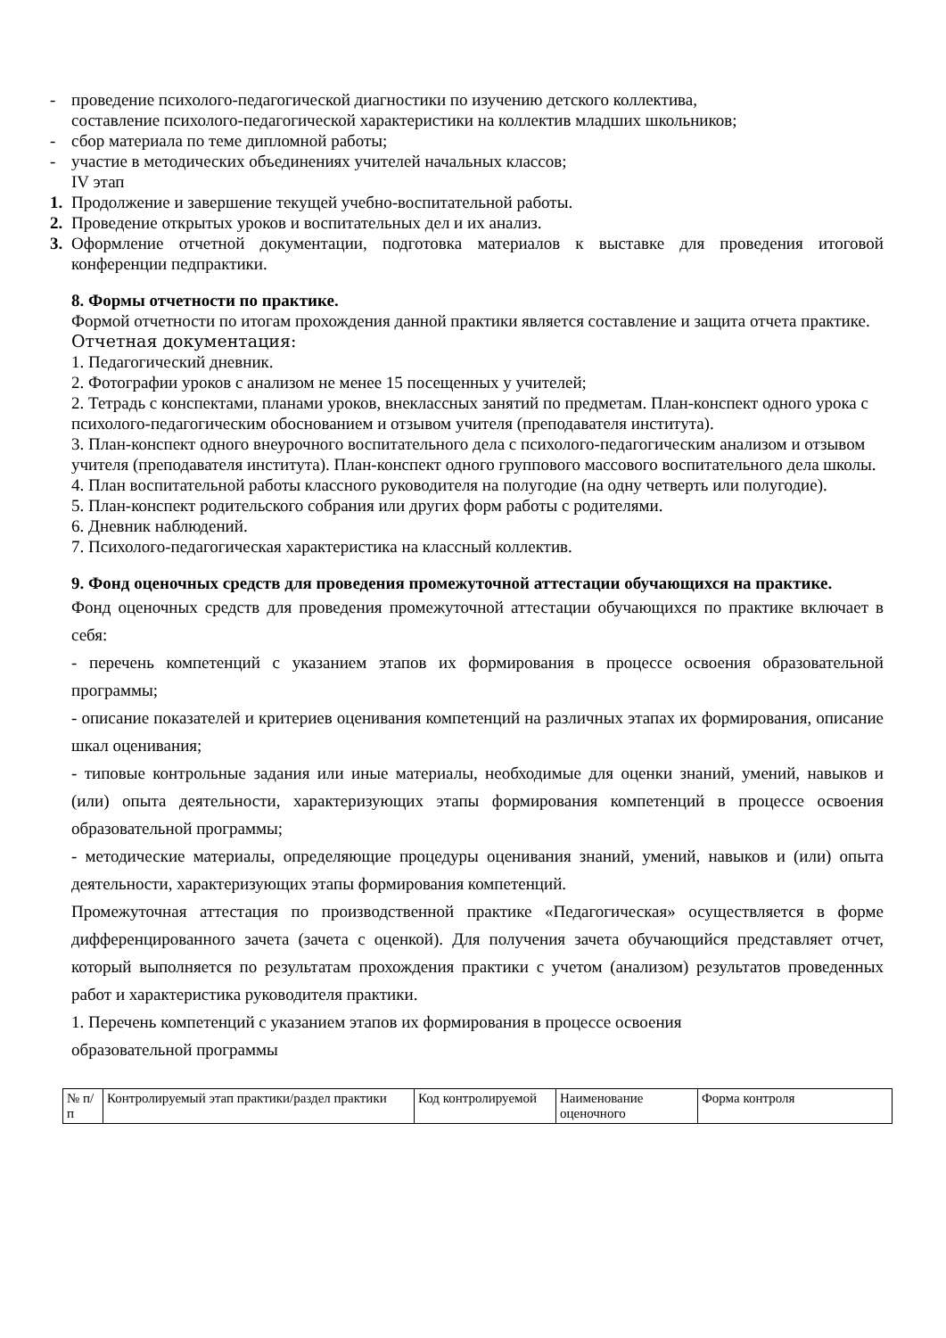- проведение психолого-педагогической диагностики по изучению детского коллектива,
составление психолого-педагогической характеристики на коллектив младших школьников;
- сбор материала по теме дипломной работы;
- участие в методических объединениях учителей начальных классов;
IV этап
1. Продолжение и завершение текущей учебно-воспитательной работы.
2. Проведение открытых уроков и воспитательных дел и их анализ.
3. Оформление отчетной документации, подготовка материалов к выставке для проведения итоговой конференции педпрактики.
8. Формы отчетности по практике.
Формой отчетности по итогам прохождения данной практики является составление и защита отчета практике.
Отчетная документация:
1. Педагогический дневник.
2. Фотографии уроков с анализом не менее 15 посещенных у учителей;
2. Тетрадь с конспектами, планами уроков, внеклассных занятий по предметам. План-конспект одного урока с психолого-педагогическим обоснованием и отзывом учителя (преподавателя института).
3. План-конспект одного внеурочного воспитательного дела с психолого-педагогическим анализом и отзывом учителя (преподавателя института). План-конспект одного группового массового воспитательного дела школы.
4. План воспитательной работы классного руководителя на полугодие (на одну четверть или полугодие).
5. План-конспект родительского собрания или других форм работы с родителями.
6. Дневник наблюдений.
7. Психолого-педагогическая характеристика на классный коллектив.
9. Фонд оценочных средств для проведения промежуточной аттестации обучающихся на практике.
Фонд оценочных средств для проведения промежуточной аттестации обучающихся по практике включает в себя:
- перечень компетенций с указанием этапов их формирования в процессе освоения образовательной программы;
- описание показателей и критериев оценивания компетенций на различных этапах их формирования, описание шкал оценивания;
- типовые контрольные задания или иные материалы, необходимые для оценки знаний, умений, навыков и (или) опыта деятельности, характеризующих этапы формирования компетенций в процессе освоения образовательной программы;
- методические материалы, определяющие процедуры оценивания знаний, умений, навыков и (или) опыта деятельности, характеризующих этапы формирования компетенций.
Промежуточная аттестация по производственной практике «Педагогическая» осуществляется в форме дифференцированного зачета (зачета с оценкой). Для получения зачета обучающийся представляет отчет, который выполняется по результатам прохождения практики с учетом (анализом) результатов проведенных работ и характеристика руководителя практики.
1. Перечень компетенций с указанием этапов их формирования в процессе освоения
образовательной программы
| № п/п | Контролируемый этап практики/раздел практики | Код контролируемой | Наименование оценочного | Форма контроля |